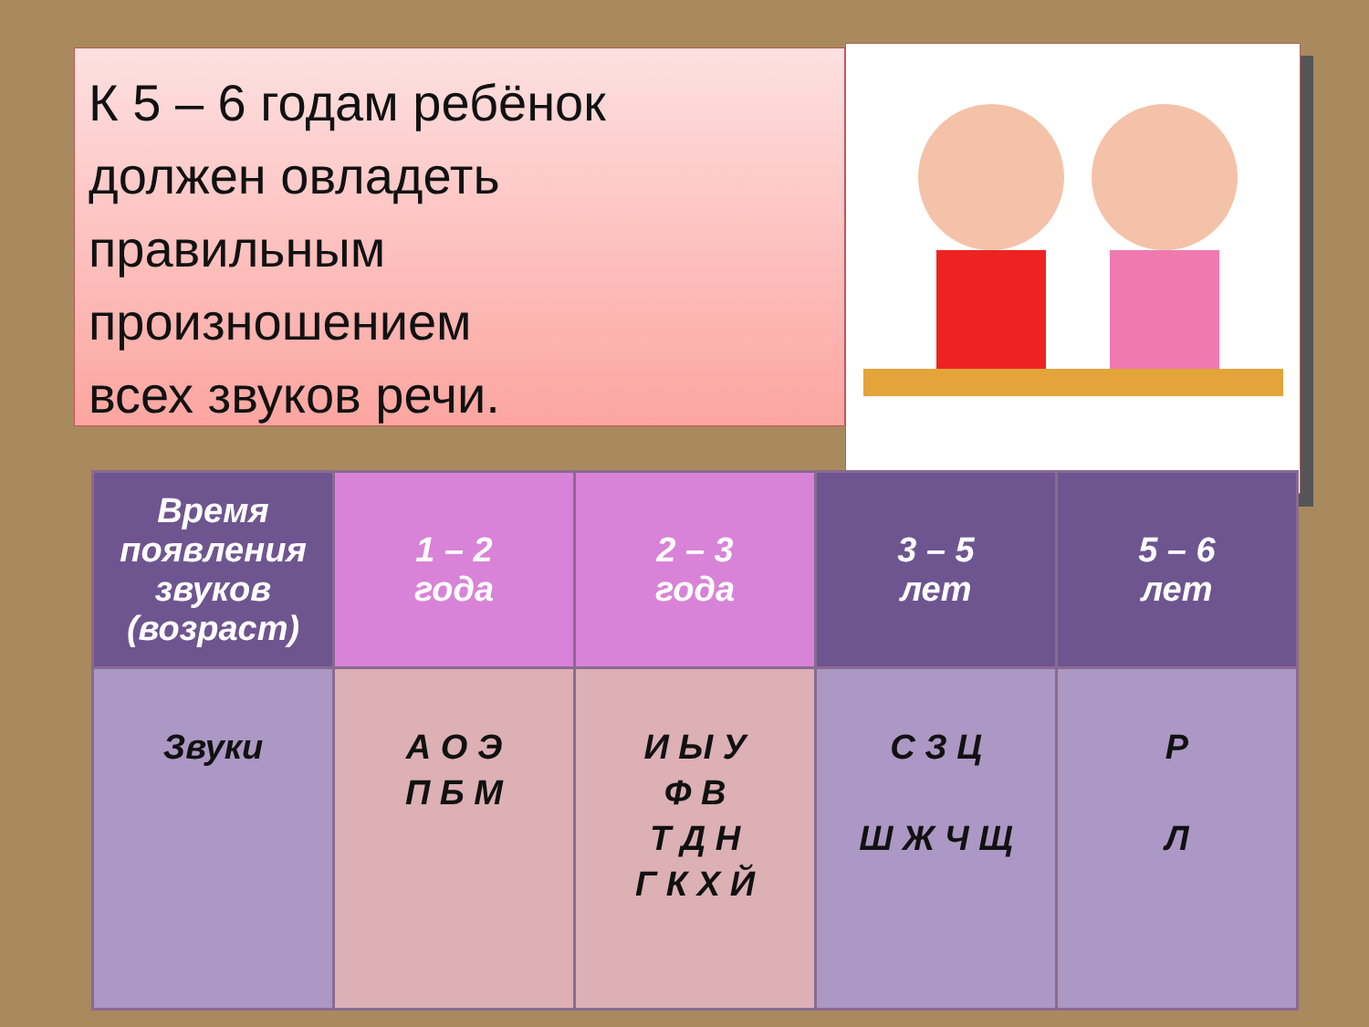К 5 – 6 годам ребёнок
должен овладеть
правильным
произношением
всех звуков речи.
| Время появления звуков (возраст) | 1 – 2 года | 2 – 3 года | 3 – 5 лет | 5 – 6 лет |
| --- | --- | --- | --- | --- |
| Звуки | А О Э П Б М | И Ы У Ф В Т Д Н Г К Х Й | С З Ц Ш Ж Ч Щ | Р Л |